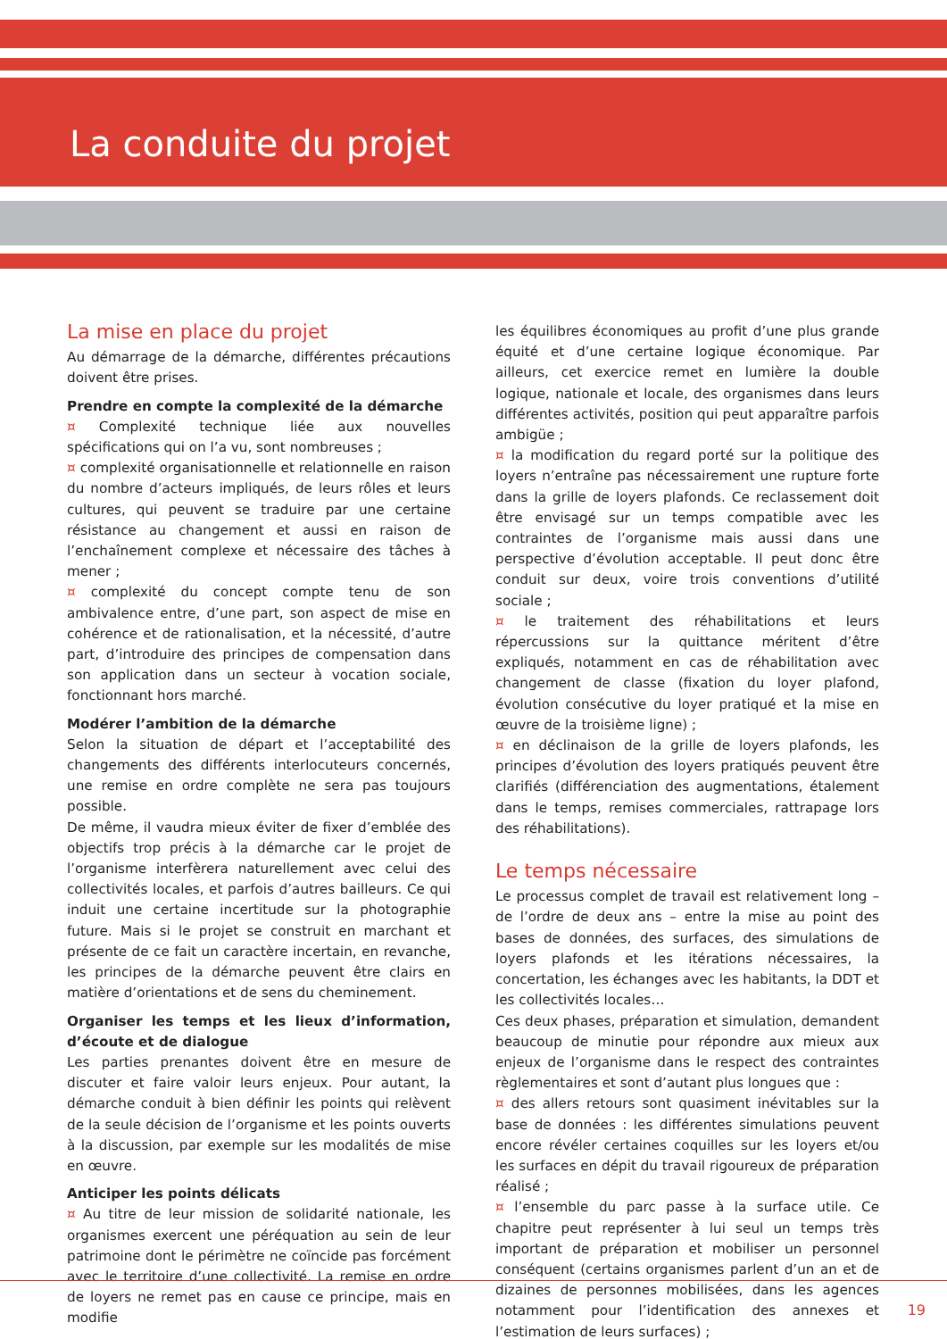La conduite du projet
La mise en place du projet
Au démarrage de la démarche, différentes précautions doivent être prises.
Prendre en compte la complexité de la démarche
¤ Complexité technique liée aux nouvelles spécifications qui on l’a vu, sont nombreuses ;
¤ complexité organisationnelle et relationnelle en raison du nombre d’acteurs impliqués, de leurs rôles et leurs cultures, qui peuvent se traduire par une certaine résistance au changement et aussi en raison de l’enchaînement complexe et nécessaire des tâches à mener ;
¤ complexité du concept compte tenu de son ambivalence entre, d’une part, son aspect de mise en cohérence et de rationalisation, et la nécessité, d’autre part, d’introduire des principes de compensation dans son application dans un secteur à vocation sociale, fonctionnant hors marché.
Modérer l’ambition de la démarche
Selon la situation de départ et l’acceptabilité des changements des différents interlocuteurs concernés, une remise en ordre complète ne sera pas toujours possible.
De même, il vaudra mieux éviter de fixer d’emblée des objectifs trop précis à la démarche car le projet de l’organisme interfèrera naturellement avec celui des collectivités locales, et parfois d’autres bailleurs. Ce qui induit une certaine incertitude sur la photographie future. Mais si le projet se construit en marchant et présente de ce fait un caractère incertain, en revanche, les principes de la démarche peuvent être clairs en matière d’orientations et de sens du cheminement.
Organiser les temps et les lieux d’information, d’écoute et de dialogue
Les parties prenantes doivent être en mesure de discuter et faire valoir leurs enjeux. Pour autant, la démarche conduit à bien définir les points qui relèvent de la seule décision de l’organisme et les points ouverts à la discussion, par exemple sur les modalités de mise en œuvre.
Anticiper les points délicats
¤ Au titre de leur mission de solidarité nationale, les organismes exercent une péréquation au sein de leur patrimoine dont le périmètre ne coïncide pas forcément avec le territoire d’une collectivité. La remise en ordre de loyers ne remet pas en cause ce principe, mais en modifie
les équilibres économiques au profit d’une plus grande équité et d’une certaine logique économique. Par ailleurs, cet exercice remet en lumière la double logique, nationale et locale, des organismes dans leurs différentes activités, position qui peut apparaître parfois ambigüe ;
¤ la modification du regard porté sur la politique des loyers n’entraîne pas nécessairement une rupture forte dans la grille de loyers plafonds. Ce reclassement doit être envisagé sur un temps compatible avec les contraintes de l’organisme mais aussi dans une perspective d’évolution acceptable. Il peut donc être conduit sur deux, voire trois conventions d’utilité sociale ;
¤ le traitement des réhabilitations et leurs répercussions sur la quittance méritent d’être expliqués, notamment en cas de réhabilitation avec changement de classe (fixation du loyer plafond, évolution consécutive du loyer pratiqué et la mise en œuvre de la troisième ligne) ;
¤ en déclinaison de la grille de loyers plafonds, les principes d’évolution des loyers pratiqués peuvent être clarifiés (différenciation des augmentations, étalement dans le temps, remises commerciales, rattrapage lors des réhabilitations).
Le temps nécessaire
Le processus complet de travail est relativement long – de l’ordre de deux ans – entre la mise au point des bases de données, des surfaces, des simulations de loyers plafonds et les itérations nécessaires, la concertation, les échanges avec les habitants, la DDT et les collectivités locales…
Ces deux phases, préparation et simulation, demandent beaucoup de minutie pour répondre aux mieux aux enjeux de l’organisme dans le respect des contraintes règlementaires et sont d’autant plus longues que :
¤ des allers retours sont quasiment inévitables sur la base de données : les différentes simulations peuvent encore révéler certaines coquilles sur les loyers et/ou les surfaces en dépit du travail rigoureux de préparation réalisé ;
¤ l’ensemble du parc passe à la surface utile. Ce chapitre peut représenter à lui seul un temps très important de préparation et mobiliser un personnel conséquent (certains organismes parlent d’un an et de dizaines de personnes mobilisées, dans les agences notamment pour l’identification des annexes et l’estimation de leurs surfaces) ;
19